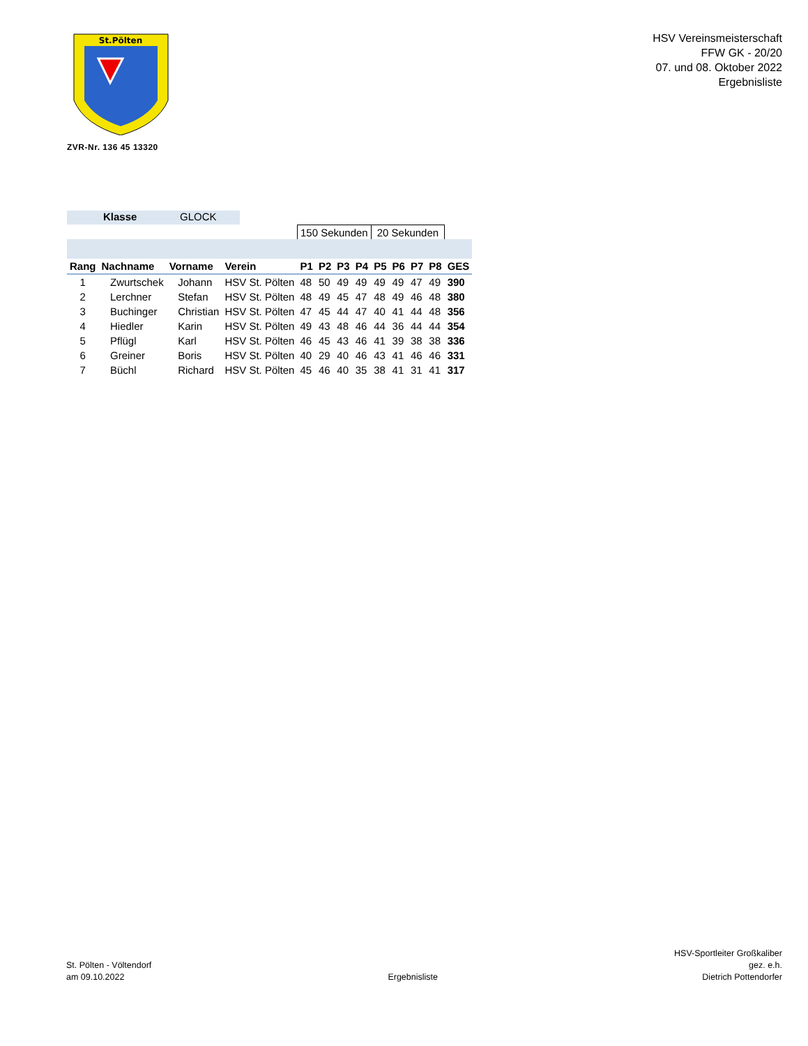St.Pölten
ZVR-Nr. 136 45 13320
HSV Vereinsmeisterschaft
FFW GK - 20/20
07. und 08. Oktober 2022
Ergebnisliste
Klasse GLOCK
| | | | | 150 Sekunden | | | | 20 Sekunden | | | | |
| Rang | Nachname | Vorname | Verein | P1 | P2 | P3 | P4 | P5 | P6 | P7 | P8 | GES |
| 1 | Zwurtschek | Johann | HSV St. Pölten | 48 | 50 | 49 | 49 | 49 | 49 | 47 | 49 | 390 |
| 2 | Lerchner | Stefan | HSV St. Pölten | 48 | 49 | 45 | 47 | 48 | 49 | 46 | 48 | 380 |
| 3 | Buchinger | Christian | HSV St. Pölten | 47 | 45 | 44 | 47 | 40 | 41 | 44 | 48 | 356 |
| 4 | Hiedler | Karin | HSV St. Pölten | 49 | 43 | 48 | 46 | 44 | 36 | 44 | 44 | 354 |
| 5 | Pflügl | Karl | HSV St. Pölten | 46 | 45 | 43 | 46 | 41 | 39 | 38 | 38 | 336 |
| 6 | Greiner | Boris | HSV St. Pölten | 40 | 29 | 40 | 46 | 43 | 41 | 46 | 46 | 331 |
| 7 | Büchl | Richard | HSV St. Pölten | 45 | 46 | 40 | 35 | 38 | 41 | 31 | 41 | 317 |
St. Pölten - Völtendorf
am 09.10.2022
Ergebnisliste
HSV-Sportleiter Großkaliber
gez. e.h.
Dietrich Pottendorfer